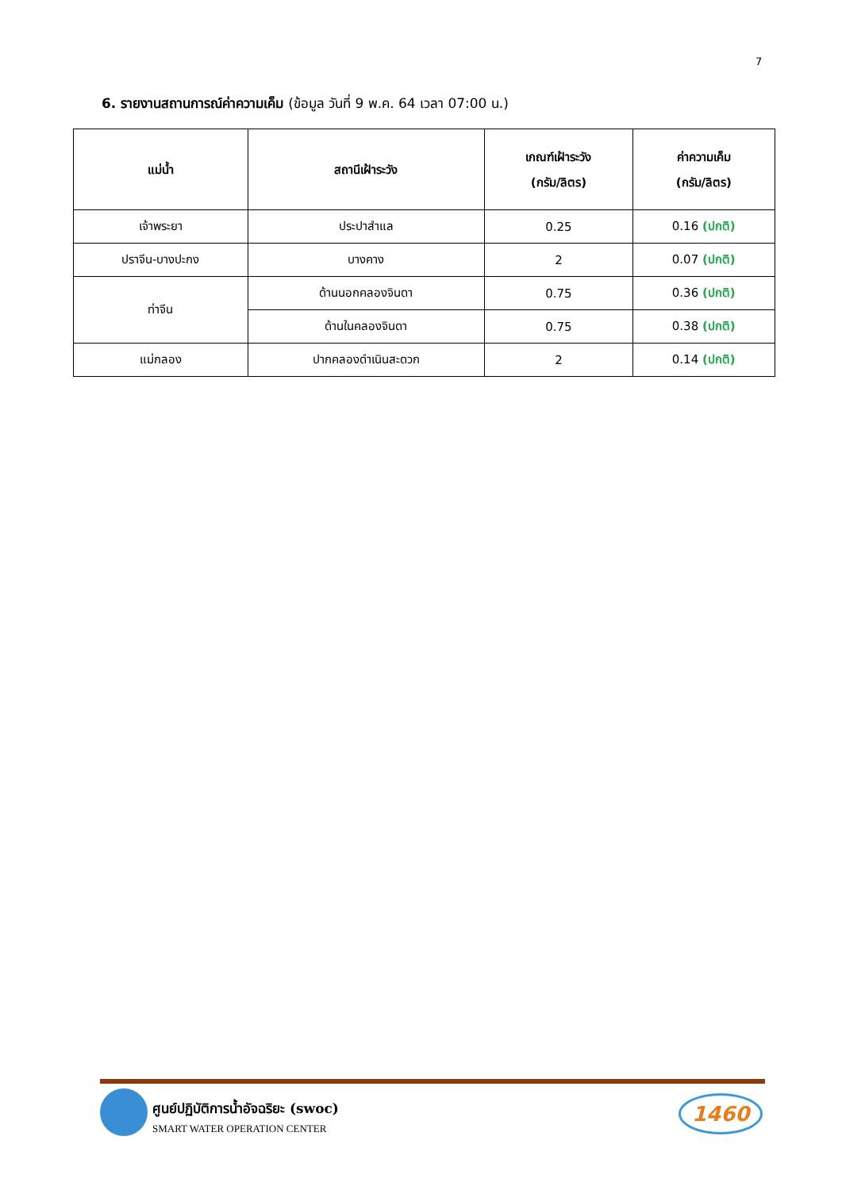7
6. รายงานสถานการณ์ค่าความเค็ม (ข้อมูล วันที่ 9 พ.ค. 64 เวลา 07:00 น.)
| แม่น้ำ | สถานีเฝ้าระวัง | เกณฑ์เฝ้าระวัง (กรัม/ลิตร) | ค่าความเค็ม (กรัม/ลิตร) |
| --- | --- | --- | --- |
| เจ้าพระยา | ประปาสำแล | 0.25 | 0.16 (ปกติ) |
| ปราจีน-บางปะกง | บางคาง | 2 | 0.07 (ปกติ) |
| ท่าจีน | ด้านนอกคลองจินดา | 0.75 | 0.36 (ปกติ) |
| | ด้านในคลองจินดา | 0.75 | 0.38 (ปกติ) |
| แม่กลอง | ปากคลองดำเนินสะดวก | 2 | 0.14 (ปกติ) |
ศูนย์ปฏิบัติการน้ำอัจฉริยะ (swoc)
SMART WATER OPERATION CENTER
1460